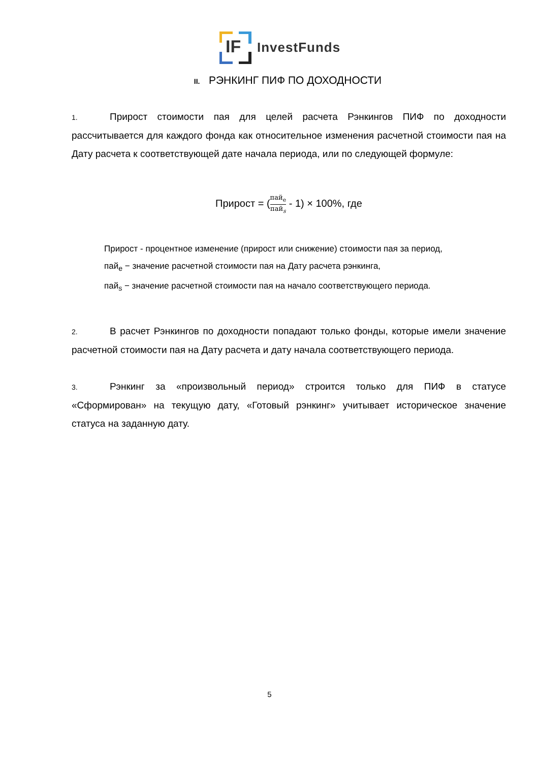IF
InvestFunds
II. РЭНКИНГ ПИФ ПО ДОХОДНОСТИ
1. Прирост стоимости пая для целей расчета Рэнкингов ПИФ по доходности рассчитывается для каждого фонда как относительное изменения расчетной стоимости пая на Дату расчета к соответствующей дате начала периода, или по следующей формуле:
Прирост = (пай<sub>e</sub> пай<sub>s</sub> - 1) × 100%, где
Прирост - процентное изменение (прирост или снижение) стоимости пая за период,
пай<sub>e</sub> − значение расчетной стоимости пая на Дату расчета рэнкинга,
пай<sub>s</sub> − значение расчетной стоимости пая на начало соответствующего периода.
2. В расчет Рэнкингов по доходности попадают только фонды, которые имели значение расчетной стоимости пая на Дату расчета и дату начала соответствующего периода.
3. Рэнкинг за «произвольный период» строится только для ПИФ в статусе «Сформирован» на текущую дату, «Готовый рэнкинг» учитывает историческое значение статуса на заданную дату.
5